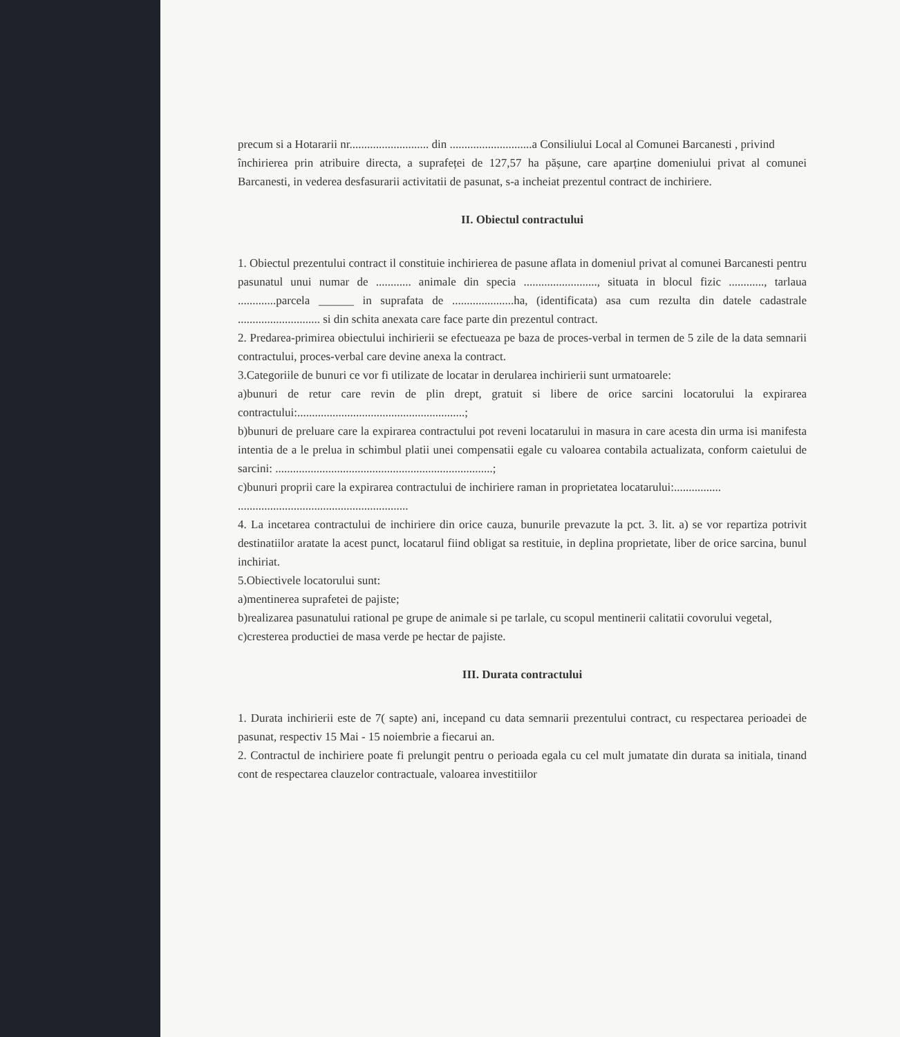precum si a Hotararii nr........................... din ............................a Consiliului Local al Comunei Barcanesti , privind
închirierea prin atribuire directa, a suprafeței de 127,57 ha pășune, care aparține domeniului privat al comunei Barcanesti, in vederea desfasurarii activitatii de pasunat, s-a incheiat prezentul contract de inchiriere.
II. Obiectul contractului
1. Obiectul prezentului contract il constituie inchirierea de pasune aflata in domeniul privat al comunei Barcanesti pentru pasunatul unui numar de ............ animale din specia ........................., situata in blocul fizic ............, tarlaua .............parcela ______ in suprafata de .....................ha, (identificata) asa cum rezulta din datele cadastrale ............................ si din schita anexata care face parte din prezentul contract.
2. Predarea-primirea obiectului inchirierii se efectueaza pe baza de proces-verbal in termen de 5 zile de la data semnarii contractului, proces-verbal care devine anexa la contract.
3.Categoriile de bunuri ce vor fi utilizate de locatar in derularea inchirierii sunt urmatoarele:
a)bunuri de retur care revin de plin drept, gratuit si libere de orice sarcini locatorului la expirarea contractului:.........................................................;
b)bunuri de preluare care la expirarea contractului pot reveni locatarului in masura in care acesta din urma isi manifesta intentia de a le prelua in schimbul platii unei compensatii egale cu valoarea contabila actualizata, conform caietului de sarcini: ..........................................................................;
c)bunuri proprii care la expirarea contractului de inchiriere raman in proprietatea locatarului:................
..........................................................
4. La incetarea contractului de inchiriere din orice cauza, bunurile prevazute la pct. 3. lit. a) se vor repartiza potrivit destinatiilor aratate la acest punct, locatarul fiind obligat sa restituie, in deplina proprietate, liber de orice sarcina, bunul inchiriat.
5.Obiectivele locatorului sunt:
a)mentinerea suprafetei de pajiste;
b)realizarea pasunatului rational pe grupe de animale si pe tarlale, cu scopul mentinerii calitatii covorului vegetal,
c)cresterea productiei de masa verde pe hectar de pajiste.
III. Durata contractului
1. Durata inchirierii este de 7( sapte) ani, incepand cu data semnarii prezentului contract, cu respectarea perioadei de pasunat, respectiv 15 Mai - 15 noiembrie a fiecarui an.
2. Contractul de inchiriere poate fi prelungit pentru o perioada egala cu cel mult jumatate din durata sa initiala, tinand cont de respectarea clauzelor contractuale, valoarea investitiilor